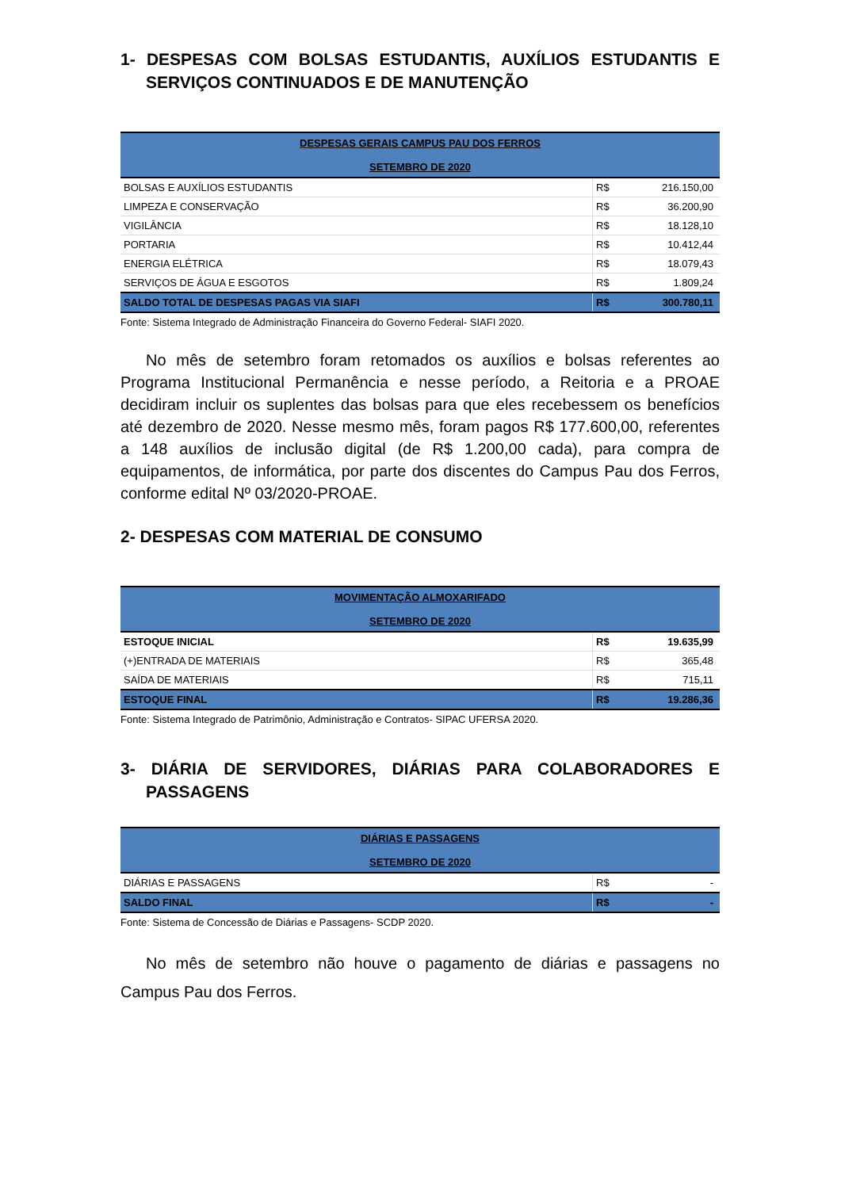1- DESPESAS COM BOLSAS ESTUDANTIS, AUXÍLIOS ESTUDANTIS E SERVIÇOS CONTINUADOS E DE MANUTENÇÃO
| DESPESAS GERAIS CAMPUS PAU DOS FERROS SETEMBRO DE 2020 | | |
| --- | --- | --- |
| BOLSAS E AUXÍLIOS ESTUDANTIS | R$ | 216.150,00 |
| LIMPEZA E CONSERVAÇÃO | R$ | 36.200,90 |
| VIGILÂNCIA | R$ | 18.128,10 |
| PORTARIA | R$ | 10.412,44 |
| ENERGIA ELÉTRICA | R$ | 18.079,43 |
| SERVIÇOS DE ÁGUA E ESGOTOS | R$ | 1.809,24 |
| SALDO TOTAL DE DESPESAS PAGAS VIA SIAFI | R$ | 300.780,11 |
Fonte: Sistema Integrado de Administração Financeira do Governo Federal- SIAFI 2020.
No mês de setembro foram retomados os auxílios e bolsas referentes ao Programa Institucional Permanência e nesse período, a Reitoria e a PROAE decidiram incluir os suplentes das bolsas para que eles recebessem os benefícios até dezembro de 2020. Nesse mesmo mês, foram pagos R$ 177.600,00, referentes a 148 auxílios de inclusão digital (de R$ 1.200,00 cada), para compra de equipamentos, de informática, por parte dos discentes do Campus Pau dos Ferros, conforme edital Nº 03/2020-PROAE.
2- DESPESAS COM MATERIAL DE CONSUMO
| MOVIMENTAÇÃO ALMOXARIFADO SETEMBRO DE 2020 | | |
| --- | --- | --- |
| ESTOQUE INICIAL | R$ | 19.635,99 |
| (+)ENTRADA DE MATERIAIS | R$ | 365,48 |
| SAÍDA DE MATERIAIS | R$ | 715,11 |
| ESTOQUE FINAL | R$ | 19.286,36 |
Fonte: Sistema Integrado de Patrimônio, Administração e Contratos- SIPAC UFERSA 2020.
3- DIÁRIA DE SERVIDORES, DIÁRIAS PARA COLABORADORES E PASSAGENS
| DIÁRIAS E PASSAGENS SETEMBRO DE 2020 | | |
| --- | --- | --- |
| DIÁRIAS E PASSAGENS | R$ | - |
| SALDO FINAL | R$ | - |
Fonte: Sistema de Concessão de Diárias e Passagens- SCDP 2020.
No mês de setembro não houve o pagamento de diárias e passagens no Campus Pau dos Ferros.